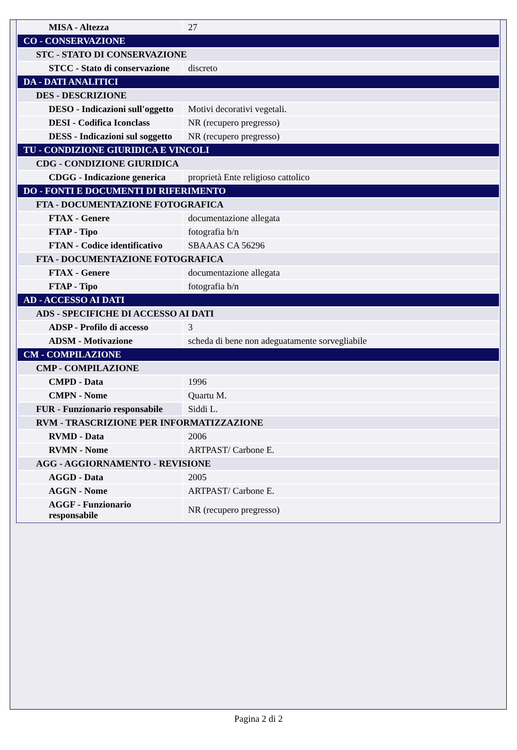| MISA - Altezza | 27 |
| CO - CONSERVAZIONE | |
| STC - STATO DI CONSERVAZIONE | |
| STCC - Stato di conservazione | discreto |
| DA - DATI ANALITICI | |
| DES - DESCRIZIONE | |
| DESO - Indicazioni sull'oggetto | Motivi decorativi vegetali. |
| DESI - Codifica Iconclass | NR (recupero pregresso) |
| DESS - Indicazioni sul soggetto | NR (recupero pregresso) |
| TU - CONDIZIONE GIURIDICA E VINCOLI | |
| CDG - CONDIZIONE GIURIDICA | |
| CDGG - Indicazione generica | proprietà Ente religioso cattolico |
| DO - FONTI E DOCUMENTI DI RIFERIMENTO | |
| FTA - DOCUMENTAZIONE FOTOGRAFICA | |
| FTAX - Genere | documentazione allegata |
| FTAP - Tipo | fotografia b/n |
| FTAN - Codice identificativo | SBAAAS CA 56296 |
| FTA - DOCUMENTAZIONE FOTOGRAFICA | |
| FTAX - Genere | documentazione allegata |
| FTAP - Tipo | fotografia b/n |
| AD - ACCESSO AI DATI | |
| ADS - SPECIFICHE DI ACCESSO AI DATI | |
| ADSP - Profilo di accesso | 3 |
| ADSM - Motivazione | scheda di bene non adeguatamente sorvegliabile |
| CM - COMPILAZIONE | |
| CMP - COMPILAZIONE | |
| CMPD - Data | 1996 |
| CMPN - Nome | Quartu M. |
| FUR - Funzionario responsabile | Siddi L. |
| RVM - TRASCRIZIONE PER INFORMATIZZAZIONE | |
| RVMD - Data | 2006 |
| RVMN - Nome | ARTPAST/ Carbone E. |
| AGG - AGGIORNAMENTO - REVISIONE | |
| AGGD - Data | 2005 |
| AGGN - Nome | ARTPAST/ Carbone E. |
| AGGF - Funzionario responsabile | NR (recupero pregresso) |
Pagina 2 di 2